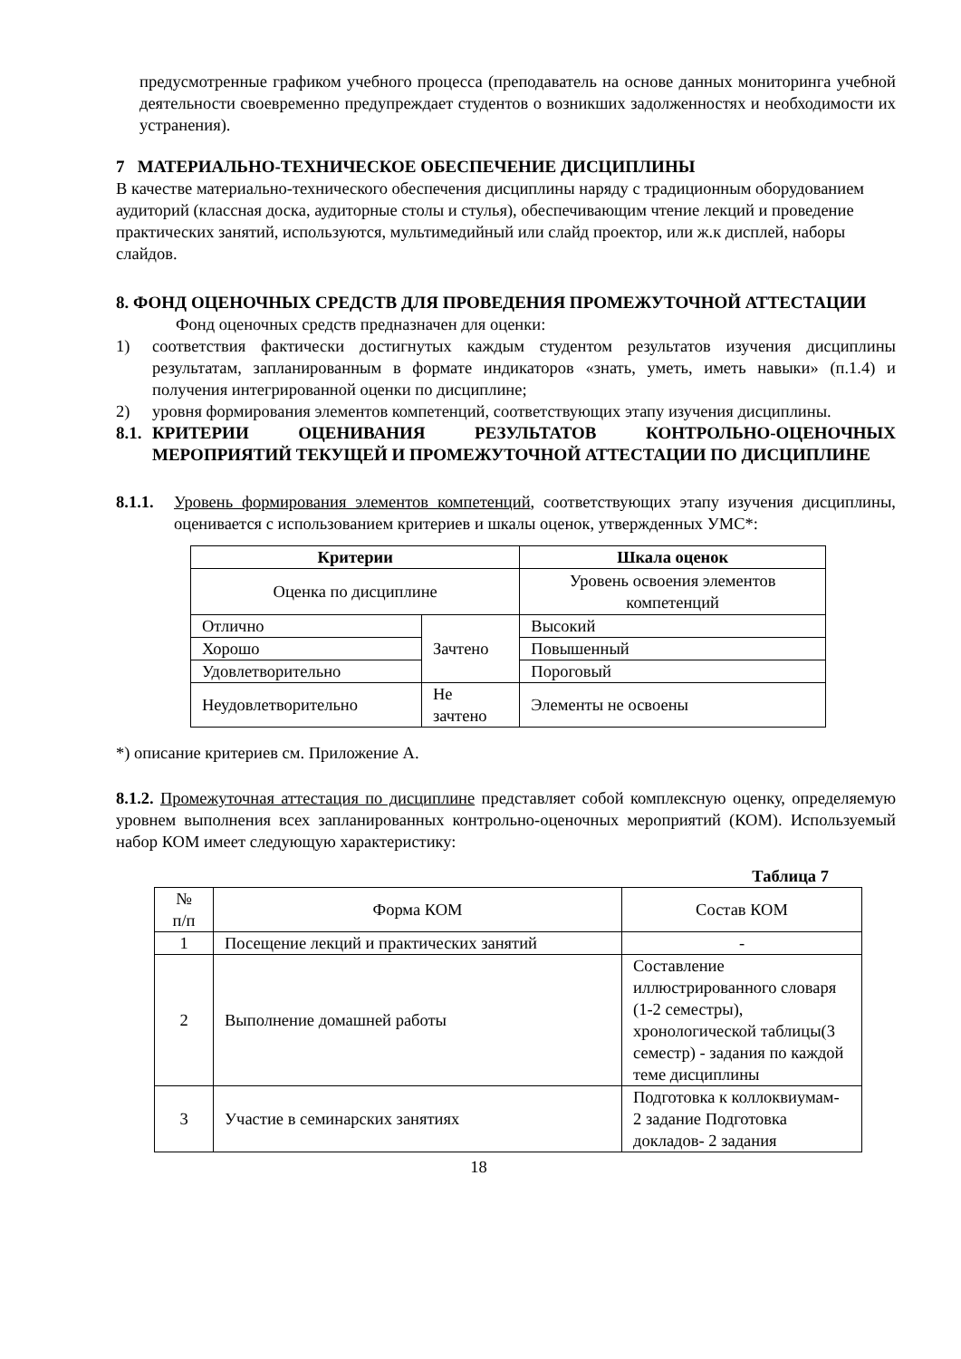предусмотренные графиком учебного процесса (преподаватель на основе данных мониторинга учебной деятельности своевременно предупреждает студентов о возникших задолженностях и необходимости их устранения).
7 МАТЕРИАЛЬНО-ТЕХНИЧЕСКОЕ ОБЕСПЕЧЕНИЕ ДИСЦИПЛИНЫ
В качестве материально-технического обеспечения дисциплины наряду с традиционным оборудованием аудиторий (классная доска, аудиторные столы и стулья), обеспечивающим чтение лекций и проведение практических занятий, используются, мультимедийный или слайд проектор, или ж.к дисплей, наборы слайдов.
8. ФОНД ОЦЕНОЧНЫХ СРЕДСТВ ДЛЯ ПРОВЕДЕНИЯ ПРОМЕЖУТОЧНОЙ АТТЕСТАЦИИ
Фонд оценочных средств предназначен для оценки:
1) соответствия фактически достигнутых каждым студентом результатов изучения дисциплины результатам, запланированным в формате индикаторов «знать, уметь, иметь навыки» (п.1.4) и получения интегрированной оценки по дисциплине;
2) уровня формирования элементов компетенций, соответствующих этапу изучения дисциплины.
8.1. КРИТЕРИИ ОЦЕНИВАНИЯ РЕЗУЛЬТАТОВ КОНТРОЛЬНО-ОЦЕНОЧНЫХ МЕРОПРИЯТИЙ ТЕКУЩЕЙ И ПРОМЕЖУТОЧНОЙ АТТЕСТАЦИИ ПО ДИСЦИПЛИНЕ
8.1.1.
Уровень формирования элементов компетенций, соответствующих этапу изучения дисциплины, оценивается с использованием критериев и шкалы оценок, утвержденных УМС*:
| Критерии | | Шкала оценок |
| --- | --- | --- |
| Оценка по дисциплине | | Уровень освоения элементов компетенций |
| Отлично | Зачтено | Высокий |
| Хорошо | | Повышенный |
| Удовлетворительно | | Пороговый |
| Неудовлетворительно | Не зачтено | Элементы не освоены |
*) описание критериев см. Приложение А.
8.1.2. Промежуточная аттестация по дисциплине представляет собой комплексную оценку, определяемую уровнем выполнения всех запланированных контрольно-оценочных мероприятий (КОМ). Используемый набор КОМ имеет следующую характеристику:
Таблица 7
| № п/п | Форма КОМ | Состав КОМ |
| 1 | Посещение лекций и практических занятий | - |
| 2 | Выполнение домашней работы | Составление иллюстрированного словаря (1-2 семестры), хронологической таблицы(3 семестр) - задания по каждой теме дисциплины |
| 3 | Участие в семинарских занятиях | Подготовка к коллоквиумам- 2 задание Подготовка докладов- 2 задания |
18